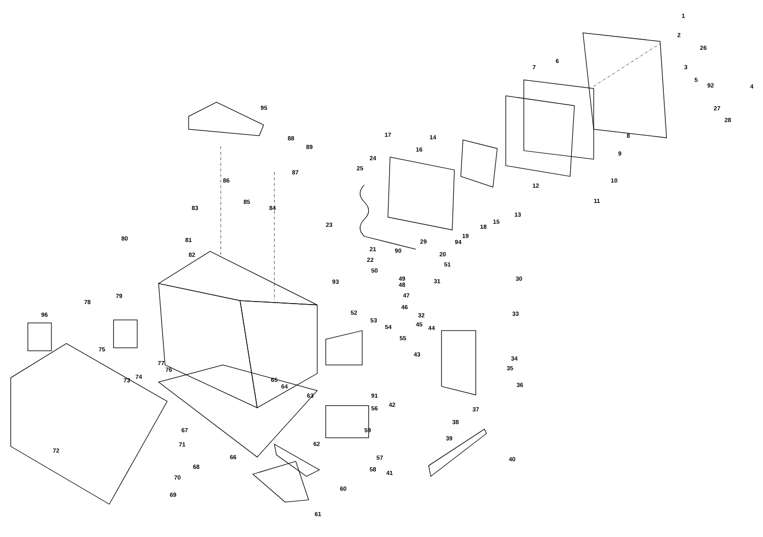1
2
3
4
5
6
7
8
9
10
11
12
13
14
15
16
17
18
19
20
21
22
23
24
25
26
27
28
29
30
31
32
33
34
35
36
37
38
39
40
41
42
43
44
45
46
47
48
49
50
51
52
53
54
55
56
57
58
59
60
61
62
63
64
65
66
67
68
69
70
71
72
73
74
75
76
77
78
79
80
81
82
83
84
85
86
87
88
89
90
91
92
93
94
95
96